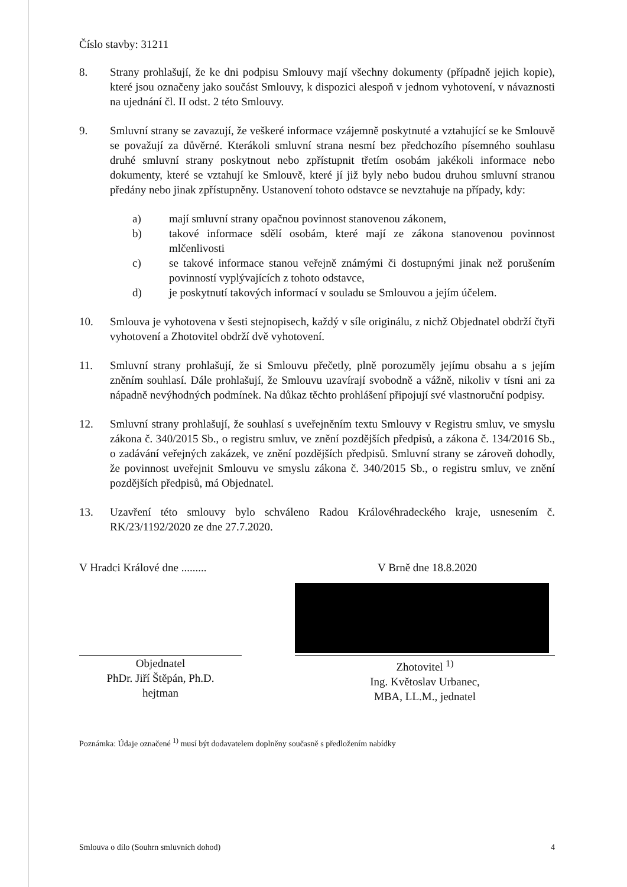Číslo stavby: 31211
8. Strany prohlašují, že ke dni podpisu Smlouvy mají všechny dokumenty (případně jejich kopie), které jsou označeny jako součást Smlouvy, k dispozici alespoň v jednom vyhotovení, v návaznosti na ujednání čl. II odst. 2 této Smlouvy.
9. Smluvní strany se zavazují, že veškeré informace vzájemně poskytnuté a vztahující se ke Smlouvě se považují za důvěrné. Kterákoli smluvní strana nesmí bez předchozího písemného souhlasu druhé smluvní strany poskytnout nebo zpřístupnit třetím osobám jakékoli informace nebo dokumenty, které se vztahují ke Smlouvě, které jí již byly nebo budou druhou smluvní stranou předány nebo jinak zpřístupněny. Ustanovení tohoto odstavce se nevztahuje na případy, kdy:
a) mají smluvní strany opačnou povinnost stanovenou zákonem,
b) takové informace sdělí osobám, které mají ze zákona stanovenou povinnost mlčenlivosti
c) se takové informace stanou veřejně známými či dostupnými jinak než porušením povinností vyplývajících z tohoto odstavce,
d) je poskytnutí takových informací v souladu se Smlouvou a jejím účelem.
10. Smlouva je vyhotovena v šesti stejnopisech, každý v síle originálu, z nichž Objednatel obdrží čtyři vyhotovení a Zhotovitel obdrží dvě vyhotovení.
11. Smluvní strany prohlašují, že si Smlouvu přečetly, plně porozuměly jejímu obsahu a s jejím zněním souhlasí. Dále prohlašují, že Smlouvu uzavírají svobodně a vážně, nikoliv v tísni ani za nápadně nevýhodných podmínek. Na důkaz těchto prohlášení připojují své vlastnoruční podpisy.
12. Smluvní strany prohlašují, že souhlasí s uveřejněním textu Smlouvy v Registru smluv, ve smyslu zákona č. 340/2015 Sb., o registru smluv, ve znění pozdějších předpisů, a zákona č. 134/2016 Sb., o zadávání veřejných zakázek, ve znění pozdějších předpisů. Smluvní strany se zároveň dohodly, že povinnost uveřejnit Smlouvu ve smyslu zákona č. 340/2015 Sb., o registru smluv, ve znění pozdějších předpisů, má Objednatel.
13. Uzavření této smlouvy bylo schváleno Radou Královéhradeckého kraje, usnesením č. RK/23/1192/2020 ze dne 27.7.2020.
V Hradci Králové dne ......... V Brně dne 18.8.2020
Objednatel
PhDr. Jiří Štěpán, Ph.D.
hejtman
Zhotovitel <sup>1)</sup>
Ing. Květoslav Urbanec,
MBA, LL.M., jednatel
Poznámka: Údaje označené <sup>1)</sup> musí být dodavatelem doplněny současně s předložením nabídky
Smlouva o dílo (Souhrn smluvních dohod) 4